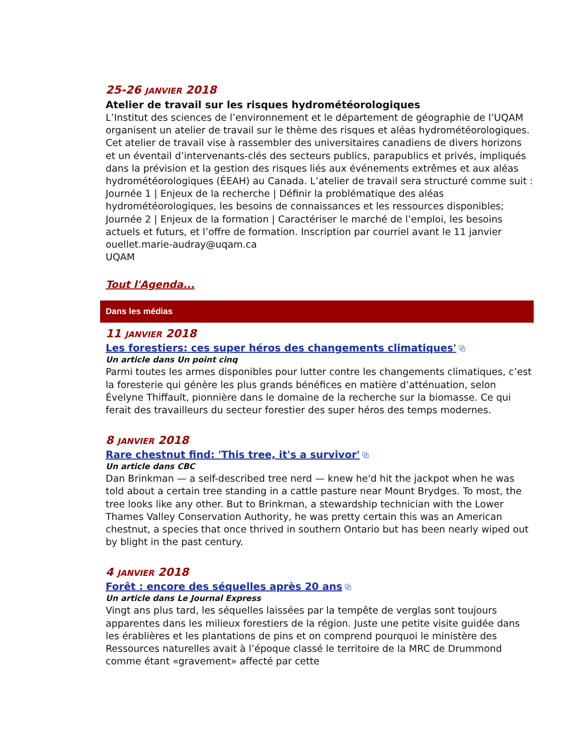25-26 JANVIER 2018
Atelier de travail sur les risques hydrométéorologiques
L’Institut des sciences de l’environnement et le département de géographie de l’UQAM organisent un atelier de travail sur le thème des risques et aléas hydrométéorologiques. Cet atelier de travail vise à rassembler des universitaires canadiens de divers horizons et un éventail d’intervenants-clés des secteurs publics, parapublics et privés, impliqués dans la prévision et la gestion des risques liés aux événements extrêmes et aux aléas hydrométéorologiques (ÉEAH) au Canada. L’atelier de travail sera structuré comme suit : Journée 1 | Enjeux de la recherche | Définir la problématique des aléas hydrométéorologiques, les besoins de connaissances et les ressources disponibles; Journée 2 | Enjeux de la formation | Caractériser le marché de l’emploi, les besoins actuels et futurs, et l’offre de formation. Inscription par courriel avant le 11 janvier ouellet.marie-audray@uqam.ca
UQAM
Tout l'Agenda...
Dans les médias
11 JANVIER 2018
Les forestiers: ces super héros des changements climatiques' ⧉
Un article dans Un point cinq
Parmi toutes les armes disponibles pour lutter contre les changements climatiques, c’est la foresterie qui génère les plus grands bénéfices en matière d’atténuation, selon Évelyne Thiffault, pionnière dans le domaine de la recherche sur la biomasse. Ce qui ferait des travailleurs du secteur forestier des super héros des temps modernes.
8 JANVIER 2018
Rare chestnut find: 'This tree, it's a survivor' ⧉
Un article dans CBC
Dan Brinkman — a self-described tree nerd — knew he'd hit the jackpot when he was told about a certain tree standing in a cattle pasture near Mount Brydges. To most, the tree looks like any other. But to Brinkman, a stewardship technician with the Lower Thames Valley Conservation Authority, he was pretty certain this was an American chestnut, a species that once thrived in southern Ontario but has been nearly wiped out by blight in the past century.
4 JANVIER 2018
Forêt : encore des séquelles après 20 ans ⧉
Un article dans Le Journal Express
Vingt ans plus tard, les séquelles laissées par la tempête de verglas sont toujours apparentes dans les milieux forestiers de la région. Juste une petite visite guidée dans les érablières et les plantations de pins et on comprend pourquoi le ministère des Ressources naturelles avait à l’époque classé le territoire de la MRC de Drummond comme étant «gravement» affecté par cette